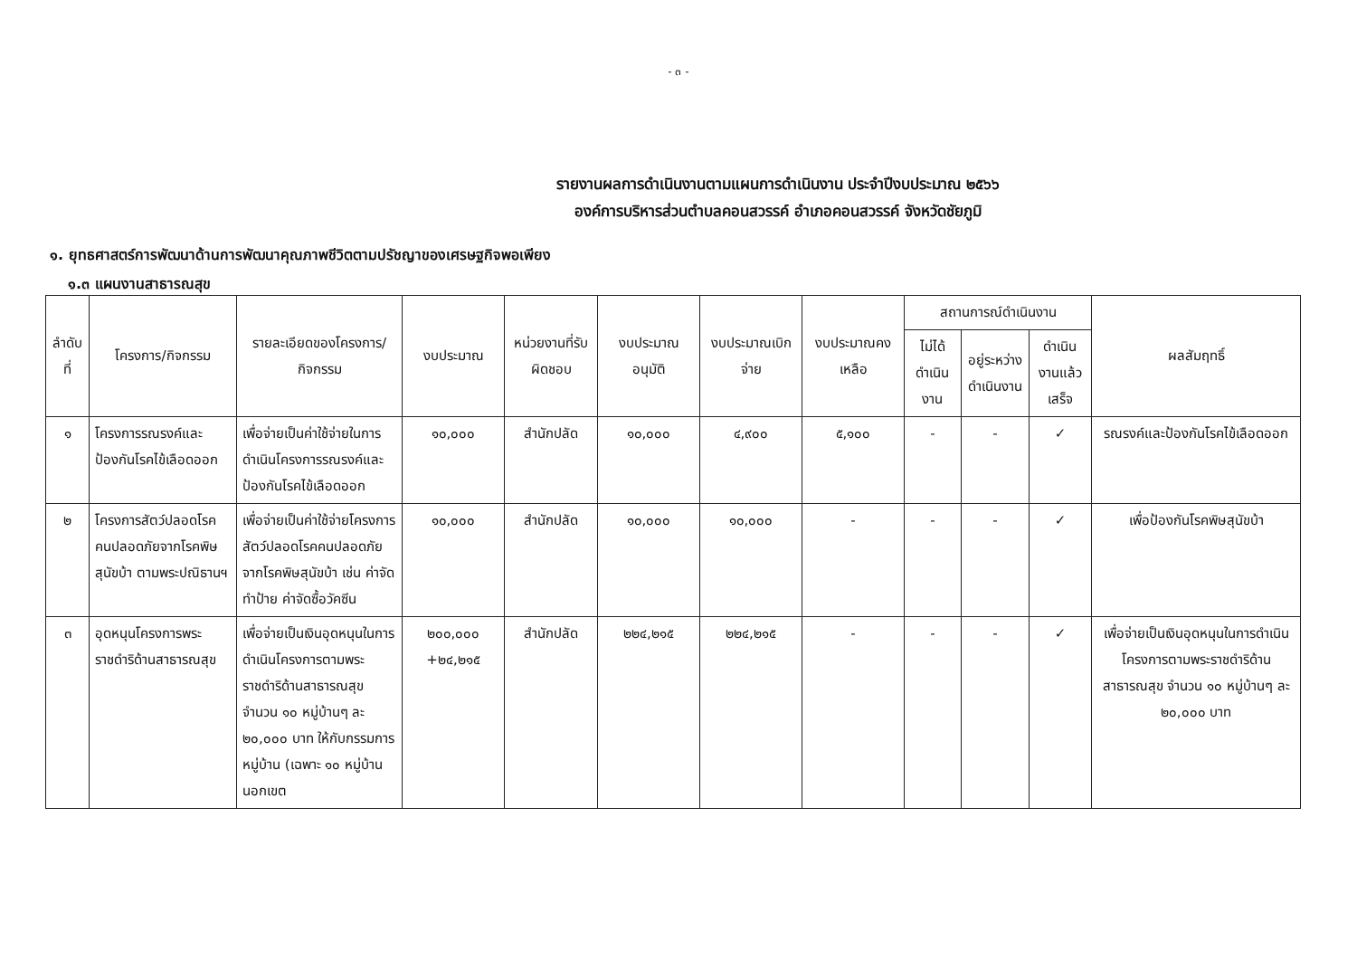- ๓ -
รายงานผลการดำเนินงานตามแผนการดำเนินงาน ประจำปีงบประมาณ ๒๕๖๖
องค์การบริหารส่วนตำบลคอนสวรรค์ อำเภอคอนสวรรค์ จังหวัดชัยภูมิ
๑. ยุทธศาสตร์การพัฒนาด้านการพัฒนาคุณภาพชีวิตตามปรัชญาของเศรษฐกิจพอเพียง
๑.๓ แผนงานสาธารณสุข
| ลำดับที่ | โครงการ/กิจกรรม | รายละเอียดของโครงการ/กิจกรรม | งบประมาณ | หน่วยงานที่รับผิดชอบ | งบประมาณอนุมัติ | งบประมาณเบิกจ่าย | งบประมาณคงเหลือ | สถานการณ์ดำเนินงาน | | | ผลสัมฤทธิ์ |
| --- | --- | --- | --- | --- | --- | --- | --- | --- | --- | --- | --- |
| | | | | | | | | ไม่ได้ดำเนินงาน | อยู่ระหว่างดำเนินงาน | ดำเนินงานแล้วเสร็จ | |
| ๑ | โครงการรณรงค์และป้องกันโรคไข้เลือดออก | เพื่อจ่ายเป็นค่าใช้จ่ายในการดำเนินโครงการรณรงค์และป้องกันโรคไข้เลือดออก | ๑๐,๐๐๐ | สำนักปลัด | ๑๐,๐๐๐ | ๔,๙๐๐ | ๕,๑๐๐ | - | - | ✓ | รณรงค์และป้องกันโรคไข้เลือดออก |
| ๒ | โครงการสัตว์ปลอดโรค คนปลอดภัยจากโรคพิษสุนัขบ้า ตามพระปณิธานฯ | เพื่อจ่ายเป็นค่าใช้จ่ายโครงการสัตว์ปลอดโรคคนปลอดภัยจากโรคพิษสุนัขบ้า เช่น ค่าจัดทำป้าย ค่าจัดซื้อวัคซีน | ๑๐,๐๐๐ | สำนักปลัด | ๑๐,๐๐๐ | ๑๐,๐๐๐ | - | - | - | ✓ | เพื่อป้องกันโรคพิษสุนัขบ้า |
| ๓ | อุดหนุนโครงการพระราชดำริด้านสาธารณสุข | เพื่อจ่ายเป็นเงินอุดหนุนในการดำเนินโครงการตามพระราชดำริด้านสาธารณสุข จำนวน ๑๐ หมู่บ้านๆ ละ ๒๐,๐๐๐ บาท ให้กับกรรมการหมู่บ้าน (เฉพาะ ๑๐ หมู่บ้านนอกเขต | ๒๐๐,๐๐๐ +๒๔,๒๑๕ | สำนักปลัด | ๒๒๔,๒๑๕ | ๒๒๔,๒๑๕ | - | - | - | ✓ | เพื่อจ่ายเป็นเงินอุดหนุนในการดำเนินโครงการตามพระราชดำริด้านสาธารณสุข จำนวน ๑๐ หมู่บ้านๆ ละ ๒๐,๐๐๐ บาท |